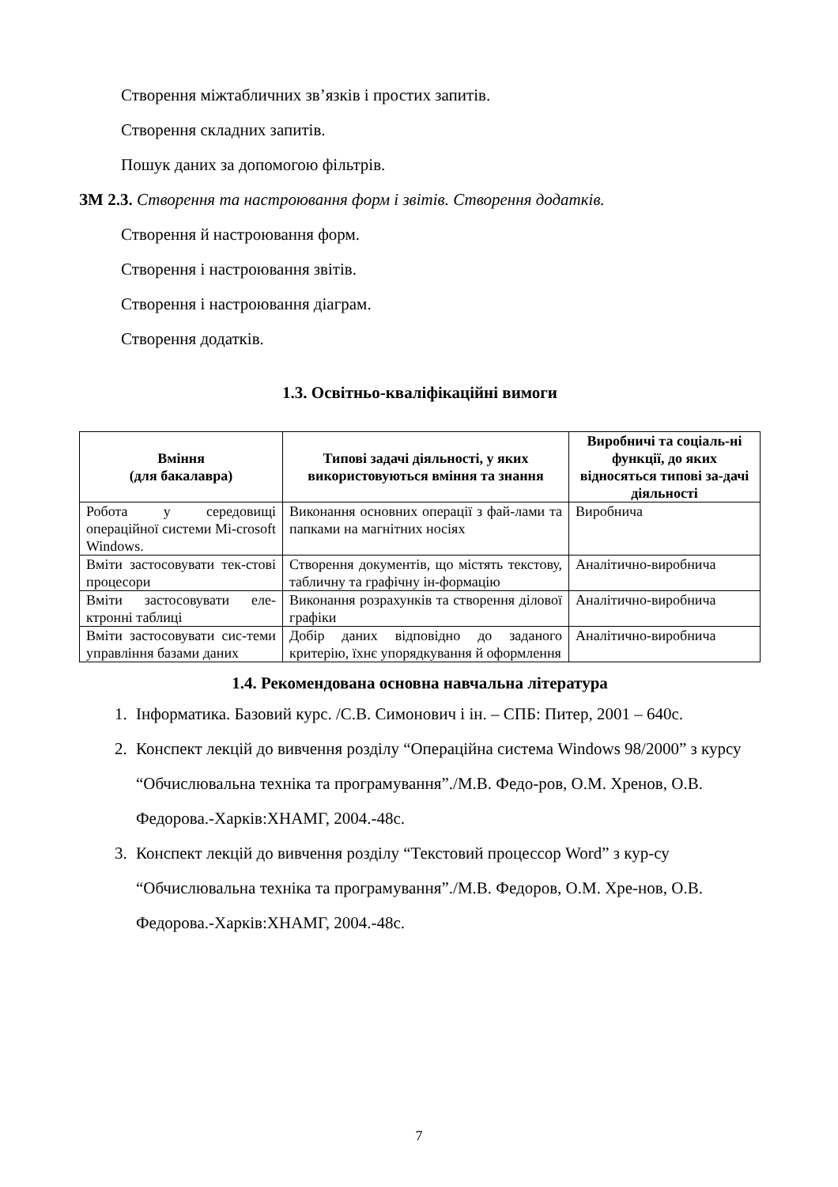Створення міжтабличних зв’язків і простих запитів.
Створення складних запитів.
Пошук даних за допомогою фільтрів.
ЗМ 2.3. Створення та настроювання форм і звітів. Створення додатків.
Створення й настроювання форм.
Створення і настроювання звітів.
Створення і настроювання діаграм.
Створення додатків.
1.3. Освітньо-кваліфікаційні вимоги
| Вміння (для бакалавра) | Типові задачі діяльності, у яких використовуються вміння та знання | Виробничі та соціаль-ні функції, до яких відносяться типові за-дачі діяльності |
| --- | --- | --- |
| Робота у середовищі операційної системи Mi-crosoft Windows. | Виконання основних операції з фай-лами та папками на магнітних носіях | Виробнича |
| Вміти застосовувати тек-стові процесори | Створення документів, що містять текстову, табличну та графічну ін-формацію | Аналітично-виробнича |
| Вміти застосовувати еле-ктронні таблиці | Виконання розрахунків та створення ділової графіки | Аналітично-виробнича |
| Вміти застосовувати сис-теми управління базами даних | Добір даних відповідно до заданого критерію, їхнє упорядкування й оформлення | Аналітично-виробнича |
1.4. Рекомендована основна навчальна література
1. Інформатика. Базовий курс. /С.В. Симонович і ін. – СПБ: Питер, 2001 – 640с.
2. Конспект лекцій до вивчення розділу “Операційна система Windows 98/2000” з курсу “Обчислювальна техніка та програмування”./М.В. Федо-ров, О.М. Хренов, О.В. Федорова.-Харків:ХНАМГ, 2004.-48с.
3. Конспект лекцій до вивчення розділу “Текстовий процессор Word” з кур-су “Обчислювальна техніка та програмування”./М.В. Федоров, О.М. Хре-нов, О.В. Федорова.-Харків:ХНАМГ, 2004.-48с.
7